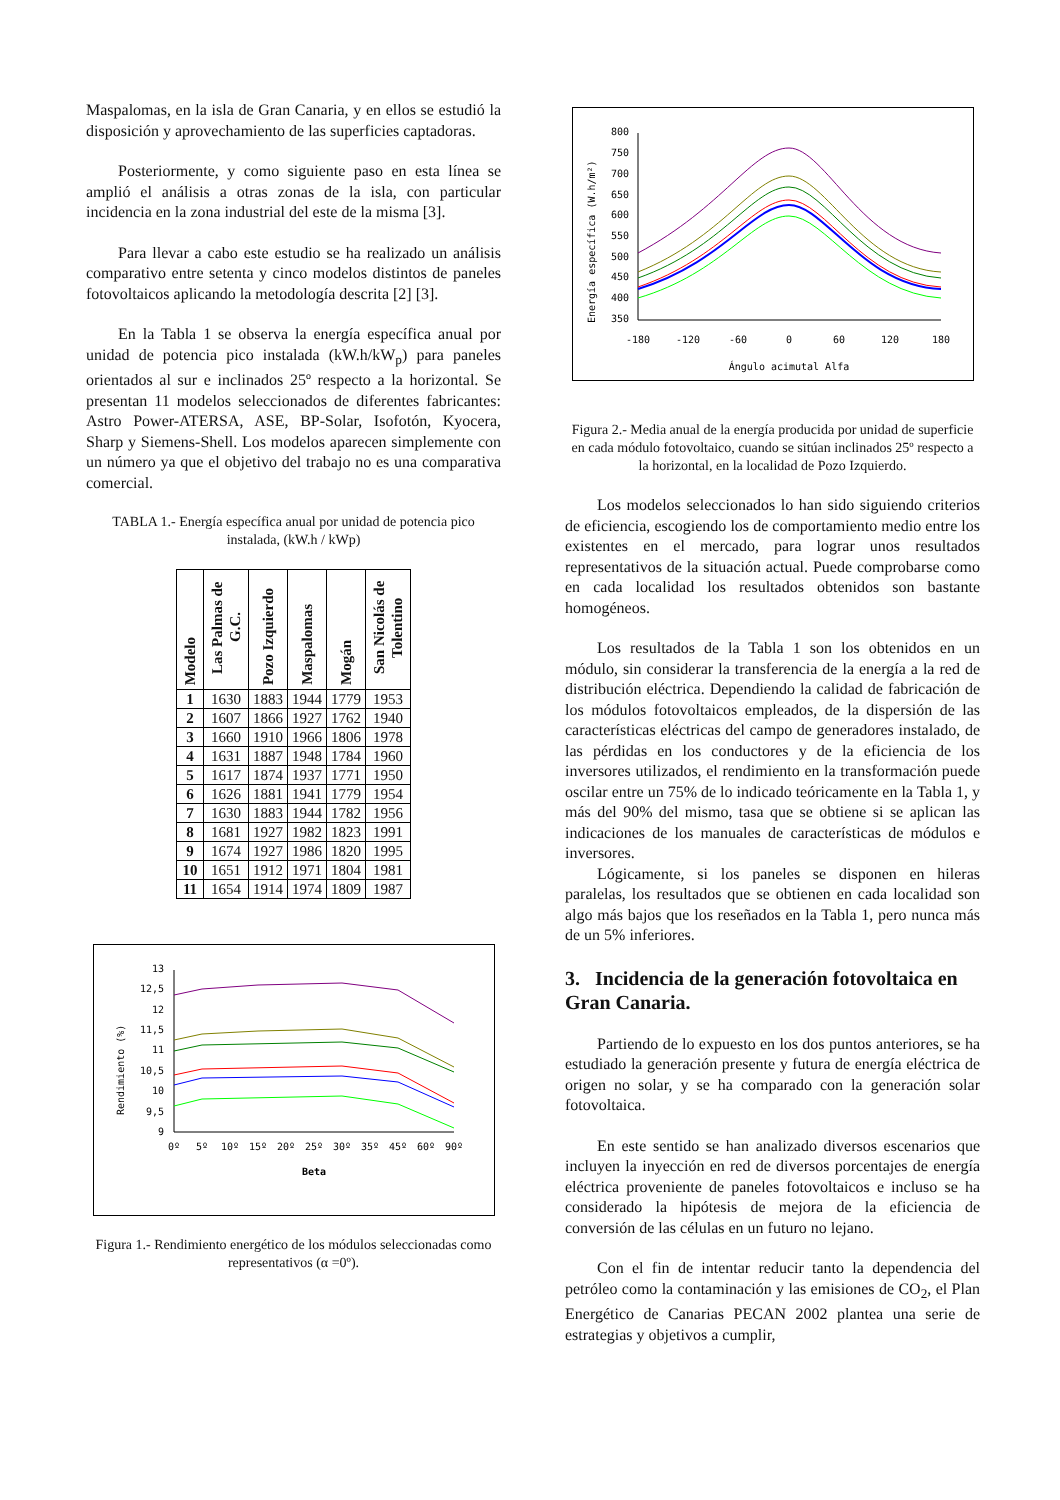Maspalomas, en la isla de Gran Canaria, y en ellos se estudió la disposición y aprovechamiento de las superficies captadoras.
Posteriormente, y como siguiente paso en esta línea se amplió el análisis a otras zonas de la isla, con particular incidencia en la zona industrial del este de la misma [3].
Para llevar a cabo este estudio se ha realizado un análisis comparativo entre setenta y cinco modelos distintos de paneles fotovoltaicos aplicando la metodología descrita [2] [3].
En la Tabla 1 se observa la energía específica anual por unidad de potencia pico instalada (kW.h/kW<sub>p</sub>) para paneles orientados al sur e inclinados 25º respecto a la horizontal. Se presentan 11 modelos seleccionados de diferentes fabricantes: Astro Power-ATERSA, ASE, BP-Solar, Isofotón, Kyocera, Sharp y Siemens-Shell. Los modelos aparecen simplemente con un número ya que el objetivo del trabajo no es una comparativa comercial.
TABLA 1.- Energía específica anual por unidad de potencia pico instalada, (kW.h / kWp)
| Modelo | Las Palmas de G.C. | Pozo Izquierdo | Maspalomas | Mogán | San Nicolás de Tolentino |
| --- | --- | --- | --- | --- | --- |
| 1 | 1630 | 1883 | 1944 | 1779 | 1953 |
| 2 | 1607 | 1866 | 1927 | 1762 | 1940 |
| 3 | 1660 | 1910 | 1966 | 1806 | 1978 |
| 4 | 1631 | 1887 | 1948 | 1784 | 1960 |
| 5 | 1617 | 1874 | 1937 | 1771 | 1950 |
| 6 | 1626 | 1881 | 1941 | 1779 | 1954 |
| 7 | 1630 | 1883 | 1944 | 1782 | 1956 |
| 8 | 1681 | 1927 | 1982 | 1823 | 1991 |
| 9 | 1674 | 1927 | 1986 | 1820 | 1995 |
| 10 | 1651 | 1912 | 1971 | 1804 | 1981 |
| 11 | 1654 | 1914 | 1974 | 1809 | 1987 |
Rendimiento (%)
13
12,5
12
11,5
11
10,5
10
9,5
9
0º
5º
10º
15º
20º
25º
30º
35º
45º
60º
90º
Beta
Figura 1.- Rendimiento energético de los módulos seleccionadas como representativos (α =0º).
Energía específica (W.h/m²)
800
750
700
650
600
550
500
450
400
350
-180
-120
-60
0
60
120
180
Ángulo acimutal Alfa
Figura 2.- Media anual de la energía producida por unidad de superficie en cada módulo fotovoltaico, cuando se sitúan inclinados 25º respecto a la horizontal, en la localidad de Pozo Izquierdo.
Los modelos seleccionados lo han sido siguiendo criterios de eficiencia, escogiendo los de comportamiento medio entre los existentes en el mercado, para lograr unos resultados representativos de la situación actual. Puede comprobarse como en cada localidad los resultados obtenidos son bastante homogéneos.
Los resultados de la Tabla 1 son los obtenidos en un módulo, sin considerar la transferencia de la energía a la red de distribución eléctrica. Dependiendo la calidad de fabricación de los módulos fotovoltaicos empleados, de la dispersión de las características eléctricas del campo de generadores instalado, de las pérdidas en los conductores y de la eficiencia de los inversores utilizados, el rendimiento en la transformación puede oscilar entre un 75% de lo indicado teóricamente en la Tabla 1, y más del 90% del mismo, tasa que se obtiene si se aplican las indicaciones de los manuales de características de módulos e inversores.
Lógicamente, si los paneles se disponen en hileras paralelas, los resultados que se obtienen en cada localidad son algo más bajos que los reseñados en la Tabla 1, pero nunca más de un 5% inferiores.
3. Incidencia de la generación fotovoltaica en Gran Canaria.
Partiendo de lo expuesto en los dos puntos anteriores, se ha estudiado la generación presente y futura de energía eléctrica de origen no solar, y se ha comparado con la generación solar fotovoltaica.
En este sentido se han analizado diversos escenarios que incluyen la inyección en red de diversos porcentajes de energía eléctrica proveniente de paneles fotovoltaicos e incluso se ha considerado la hipótesis de mejora de la eficiencia de conversión de las células en un futuro no lejano.
Con el fin de intentar reducir tanto la dependencia del petróleo como la contaminación y las emisiones de CO<sub>2</sub>, el Plan Energético de Canarias PECAN 2002 plantea una serie de estrategias y objetivos a cumplir,